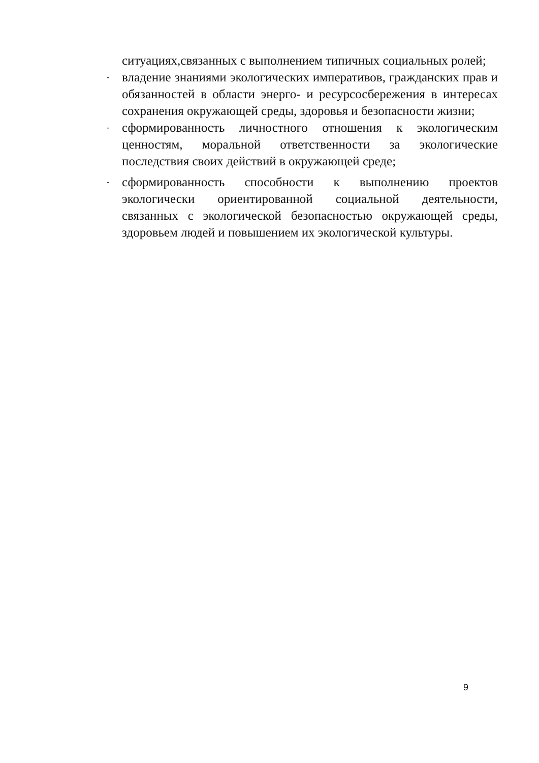ситуациях,связанных с выполнением типичных социальных ролей;
-
владение знаниями экологических императивов, гражданских прав и обязанностей в области энерго- и ресурсосбережения в интересах сохранения окружающей среды, здоровья и безопасности жизни;
-
сформированность личностного отношения к экологическим ценностям, моральной ответственности за экологические последствия своих действий в окружающей среде;
-
сформированность способности к выполнению проектов экологически ориентированной социальной деятельности, связанных с экологической безопасностью окружающей среды, здоровьем людей и повышением их экологической культуры.
9